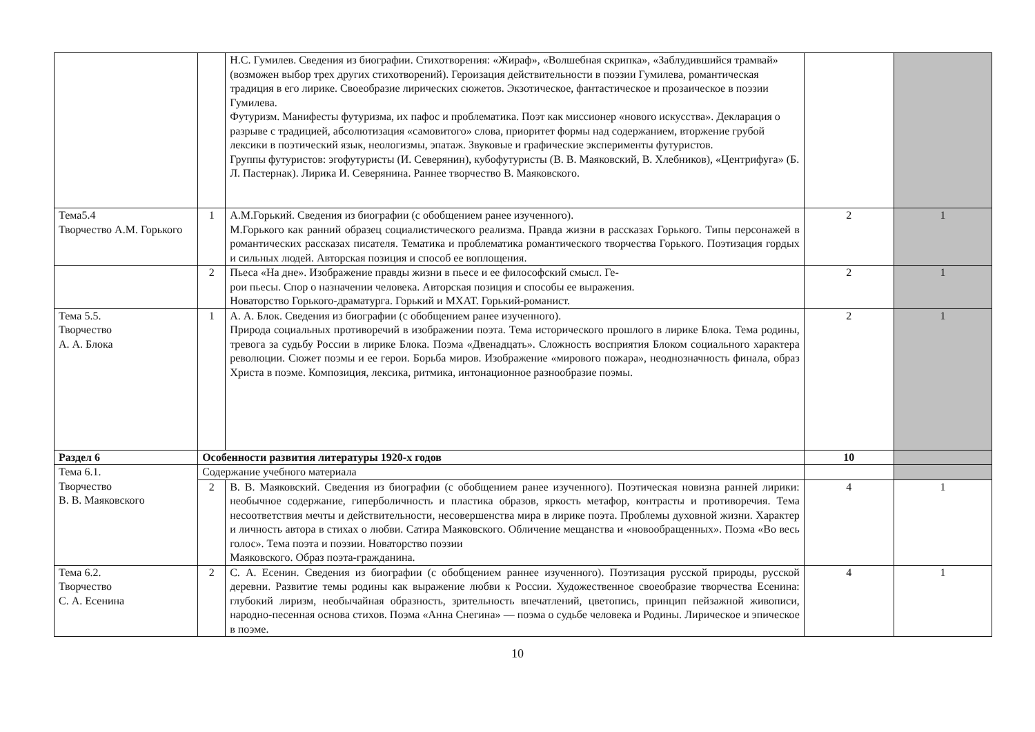| | | Н.С. Гумилев. Сведения из биографии. Стихотворения: «Жираф», «Волшебная скрипка», «Заблудившийся трамвай» (возможен выбор трех других стихотворений). Героизация действительности в поэзии Гумилева, романтическая традиция в его лирике. Своеобразие лирических сюжетов. Экзотическое, фантастическое и прозаическое в поэзии Гумилева. Футуризм. Манифесты футуризма, их пафос и проблематика. Поэт как миссионер «нового искусства». Декларация о разрыве с традицией, абсолютизация «самовитого» слова, приоритет формы над содержанием, вторжение грубой лексики в поэтический язык, неологизмы, эпатаж. Звуковые и графические эксперименты футуристов. Группы футуристов: эгофутуристы (И. Северянин), кубофутуристы (В. В. Маяковский, В. Хлебников), «Центрифуга» (Б. Л. Пастернак). Лирика И. Северянина. Раннее творчество В. Маяковского. | | |
| Тема5.4 Творчество А.М. Горького | 1 | А.М.Горький. Сведения из биографии (с обобщением ранее изученного). М.Горького как ранний образец социалистического реализма. Правда жизни в рассказах Горького. Типы персонажей в романтических рассказах писателя. Тематика и проблематика романтического творчества Горького. Поэтизация гордых и сильных людей. Авторская позиция и способ ее воплощения. | 2 | 1 |
| | 2 | Пьеса «На дне». Изображение правды жизни в пьесе и ее философский смысл. Ге- рои пьесы. Спор о назначении человека. Авторская позиция и способы ее выражения. Новаторство Горького-драматурга. Горький и МХАТ. Горький-романист. | 2 | 1 |
| Тема 5.5. Творчество А. А. Блока | 1 | А. А. Блок. Сведения из биографии (с обобщением ранее изученного). Природа социальных противоречий в изображении поэта. Тема исторического прошлого в лирике Блока. Тема родины, тревога за судьбу России в лирике Блока. Поэма «Двенадцать». Сложность восприятия Блоком социального характера революции. Сюжет поэмы и ее герои. Борьба миров. Изображение «мирового пожара», неоднозначность финала, образ Христа в поэме. Композиция, лексика, ритмика, интонационное разнообразие поэмы. | 2 | 1 |
| Раздел 6 | Особенности развития литературы 1920-х годов | | 10 | |
| Тема 6.1. Творчество В. В. Маяковского | Содержание учебного материала | | | |
| | 2 | В. В. Маяковский. Сведения из биографии (с обобщением ранее изученного). Поэтическая новизна ранней лирики: необычное содержание, гиперболичность и пластика образов, яркость метафор, контрасты и противоречия. Тема несоответствия мечты и действительности, несовершенства мира в лирике поэта. Проблемы духовной жизни. Характер и личность автора в стихах о любви. Сатира Маяковского. Обличение мещанства и «новообращенных». Поэма «Во весь голос». Тема поэта и поэзии. Новаторство поэзии Маяковского. Образ поэта-гражданина. | 4 | 1 |
| Тема 6.2. Творчество С. А. Есенина | 2 | С. А. Есенин. Сведения из биографии (с обобщением раннее изученного). Поэтизация русской природы, русской деревни. Развитие темы родины как выражение любви к России. Художественное своеобразие творчества Есенина: глубокий лиризм, необычайная образность, зрительность впечатлений, цветопись, принцип пейзажной живописи, народно-песенная основа стихов. Поэма «Анна Снегина» — поэма о судьбе человека и Родины. Лирическое и эпическое в поэме. | 4 | 1 |
10